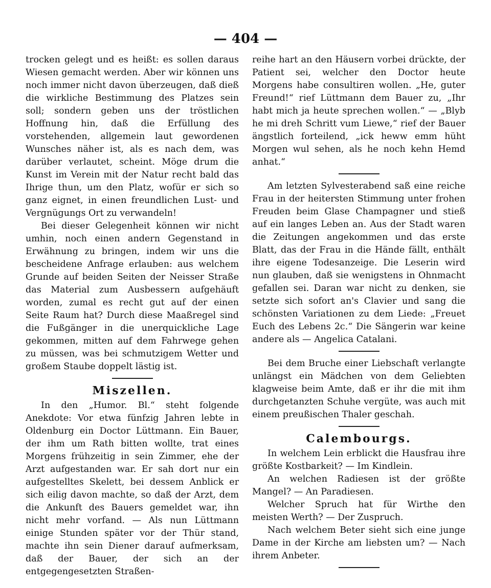— 404 —
trocken gelegt und es heißt: es sollen daraus Wiesen gemacht werden. Aber wir können uns noch immer nicht davon überzeugen, daß dieß die wirkliche Bestimmung des Platzes sein soll; sondern geben uns der tröstlichen Hoffnung hin, daß die Erfüllung des vorstehenden, allgemein laut gewordenen Wunsches näher ist, als es nach dem, was darüber verlautet, scheint. Möge drum die Kunst im Verein mit der Natur recht bald das Ihrige thun, um den Platz, wofür er sich so ganz eignet, in einen freundlichen Lust- und Vergnügungs Ort zu verwandeln!
Bei dieser Gelegenheit können wir nicht umhin, noch einen andern Gegenstand in Erwähnung zu bringen, indem wir uns die bescheidene Anfrage erlauben: aus welchem Grunde auf beiden Seiten der Neisser Straße das Material zum Ausbessern aufgehäuft worden, zumal es recht gut auf der einen Seite Raum hat? Durch diese Maaßregel sind die Fußgänger in die unerquickliche Lage gekommen, mitten auf dem Fahrwege gehen zu müssen, was bei schmutzigem Wetter und großem Staube doppelt lästig ist.
Miszellen.
In den „Humor. Bl.“ steht folgende Anekdote: Vor etwa fünfzig Jahren lebte in Oldenburg ein Doctor Lüttmann. Ein Bauer, der ihm um Rath bitten wollte, trat eines Morgens frühzeitig in sein Zimmer, ehe der Arzt aufgestanden war. Er sah dort nur ein aufgestelltes Skelett, bei dessem Anblick er sich eilig davon machte, so daß der Arzt, dem die Ankunft des Bauers gemeldet war, ihn nicht mehr vorfand. — Als nun Lüttmann einige Stunden später vor der Thür stand, machte ihn sein Diener darauf aufmerksam, daß der Bauer, der sich an der entgegengesetzten Straßen-
reihe hart an den Häusern vorbei drückte, der Patient sei, welcher den Doctor heute Morgens habe consultiren wollen. „He, guter Freund!“ rief Lüttmann dem Bauer zu, „Ihr habt mich ja heute sprechen wollen.“ — „Blyb he mi dreh Schritt vum Liewe,“ rief der Bauer ängstlich forteilend, „ick heww emm hüht Morgen wul sehen, als he noch kehn Hemd anhat.“
Am letzten Sylvesterabend saß eine reiche Frau in der heitersten Stimmung unter frohen Freuden beim Glase Champagner und stieß auf ein langes Leben an. Aus der Stadt waren die Zeitungen angekommen und das erste Blatt, das der Frau in die Hände fällt, enthält ihre eigene Todesanzeige. Die Leserin wird nun glauben, daß sie wenigstens in Ohnmacht gefallen sei. Daran war nicht zu denken, sie setzte sich sofort an's Clavier und sang die schönsten Variationen zu dem Liede: „Freuet Euch des Lebens 2c.“ Die Sängerin war keine andere als — Angelica Catalani.
Bei dem Bruche einer Liebschaft verlangte unlängst ein Mädchen von dem Geliebten klagweise beim Amte, daß er ihr die mit ihm durchgetanzten Schuhe vergüte, was auch mit einem preußischen Thaler geschah.
Calembourgs.
In welchem Lein erblickt die Hausfrau ihre größte Kostbarkeit? — Im Kindlein.
An welchen Radiesen ist der größte Mangel? — An Paradiesen.
Welcher Spruch hat für Wirthe den meisten Werth? — Der Zuspruch.
Nach welchem Beter sieht sich eine junge Dame in der Kirche am liebsten um? — Nach ihrem Anbeter.